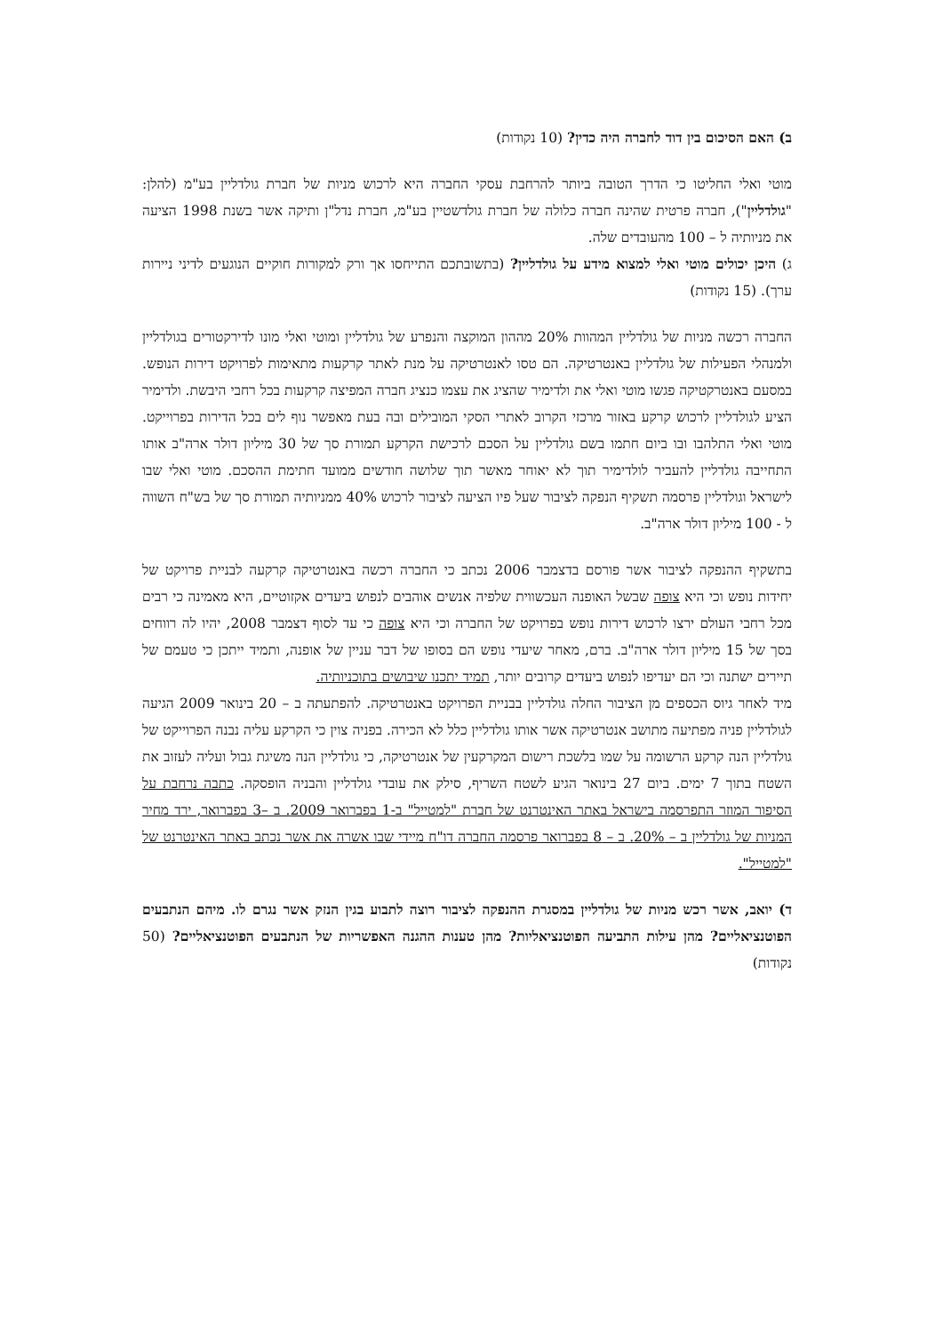ב) האם הסיכום בין דוד לחברה היה כדין? (10 נקודות)
מוטי ואלי החליטו כי הדרך הטובה ביותר להרחבת עסקי החברה היא לרכוש מניות של חברת גולדליין בע"מ (להלן: "גולדליין"), חברה פרטית שהינה חברה כלולה של חברת גולדשטיין בע"מ, חברת נדל"ן ותיקה אשר בשנת 1998 הציעה את מניותיה ל – 100 מהעובדים שלה.
ג) היכן יכולים מוטי ואלי למצוא מידע על גולדליין? (בתשובתכם התייחסו אך ורק למקורות חוקיים הנוגעים לדיני ניירות ערך). (15 נקודות)
החברה רכשה מניות של גולדליין המהוות 20% מההון המוקצה והנפרע של גולדליין ומוטי ואלי מונו לדירקטורים בגולדליין ולמנהלי הפעילות של גולדליין באנטרטיקה. הם טסו לאנטרטיקה על מנת לאתר קרקעות מתאימות לפרויקט דירות הנופש. במסעם באנטרקטיקה פגשו מוטי ואלי את ולדימיר שהציג את עצמו כנציג חברה המפיצה קרקעות בכל רחבי היבשת. ולדימיר הציע לגולדליין לרכוש קרקע באזור מרכזי הקרוב לאתרי הסקי המובילים ובה בעת מאפשר נוף לים בכל הדירות בפרוייקט. מוטי ואלי התלהבו ובו ביום חתמו בשם גולדליין על הסכם לרכישת הקרקע תמורת סך של 30 מיליון דולר ארה"ב אותו התחייבה גולדליין להעביר לולדימיר תוך לא יאוחר מאשר תוך שלושה חודשים ממועד חתימת ההסכם. מוטי ואלי שבו לישראל וגולדליין פרסמה תשקיף הנפקה לציבור שעל פיו הציעה לציבור לרכוש 40% ממניותיה תמורת סך של בש"ח השווה ל - 100 מיליון דולר ארה"ב.
בתשקיף ההנפקה לציבור אשר פורסם בדצמבר 2006 נכתב כי החברה רכשה באנטרטיקה קרקעה לבניית פרויקט של יחידות נופש וכי היא צופה שבשל האופנה העכשווית שלפיה אנשים אוהבים לנפוש ביעדים אקזוטיים, היא מאמינה כי רבים מכל רחבי העולם ירצו לרכוש דירות נופש בפרויקט של החברה וכי היא צופה כי עד לסוף דצמבר 2008, יהיו לה רווחים בסך של 15 מיליון דולר ארה"ב. ברם, מאחר שיעדי נופש הם בסופו של דבר עניין של אופנה, ותמיד ייתכן כי טעמם של תיירים ישתנה וכי הם יעדיפו לנפוש ביעדים קרובים יותר, תמיד יתכנו שיבושים בתוכניותיה.
מיד לאחר גיוס הכספים מן הציבור החלה גולדליין בבניית הפרויקט באנטרטיקה. להפתעתה ב – 20 בינואר 2009 הגיעה לגולדליין פניה מפתיעה מתושב אנטרטיקה אשר אותו גולדליין כלל לא הכירה. בפניה צוין כי הקרקע עליה נבנה הפרוייקט של גולדליין הנה קרקע הרשומה על שמו בלשכת רישום המקרקעין של אנטרטיקה, כי גולדליין הנה משיגת גבול ועליה לעזוב את השטח בתוך 7 ימים. ביום 27 בינואר הגיע לשטח השריף, סילק את עובדי גולדליין והבניה הופסקה. כתבה נרחבת על הסיפור המוזר התפרסמה בישראל באתר האינטרנט של חברת "למטייל" ב-1 בפברואר 2009. ב –3 בפברואר, ירד מחיר המניות של גולדליין ב – 20%. ב – 8 בפברואר פרסמה החברה דו"ח מיידי שבו אשרה את אשר נכתב באתר האינטרנט של "למטייל".
ד) יואב, אשר רכש מניות של גולדליין במסגרת ההנפקה לציבור רוצה לתבוע בגין הנזק אשר נגרם לו. מיהם הנתבעים הפוטנציאליים? מהן עילות התביעה הפוטנציאליות? מהן טענות ההגנה האפשריות של הנתבעים הפוטנציאליים? (50 נקודות)